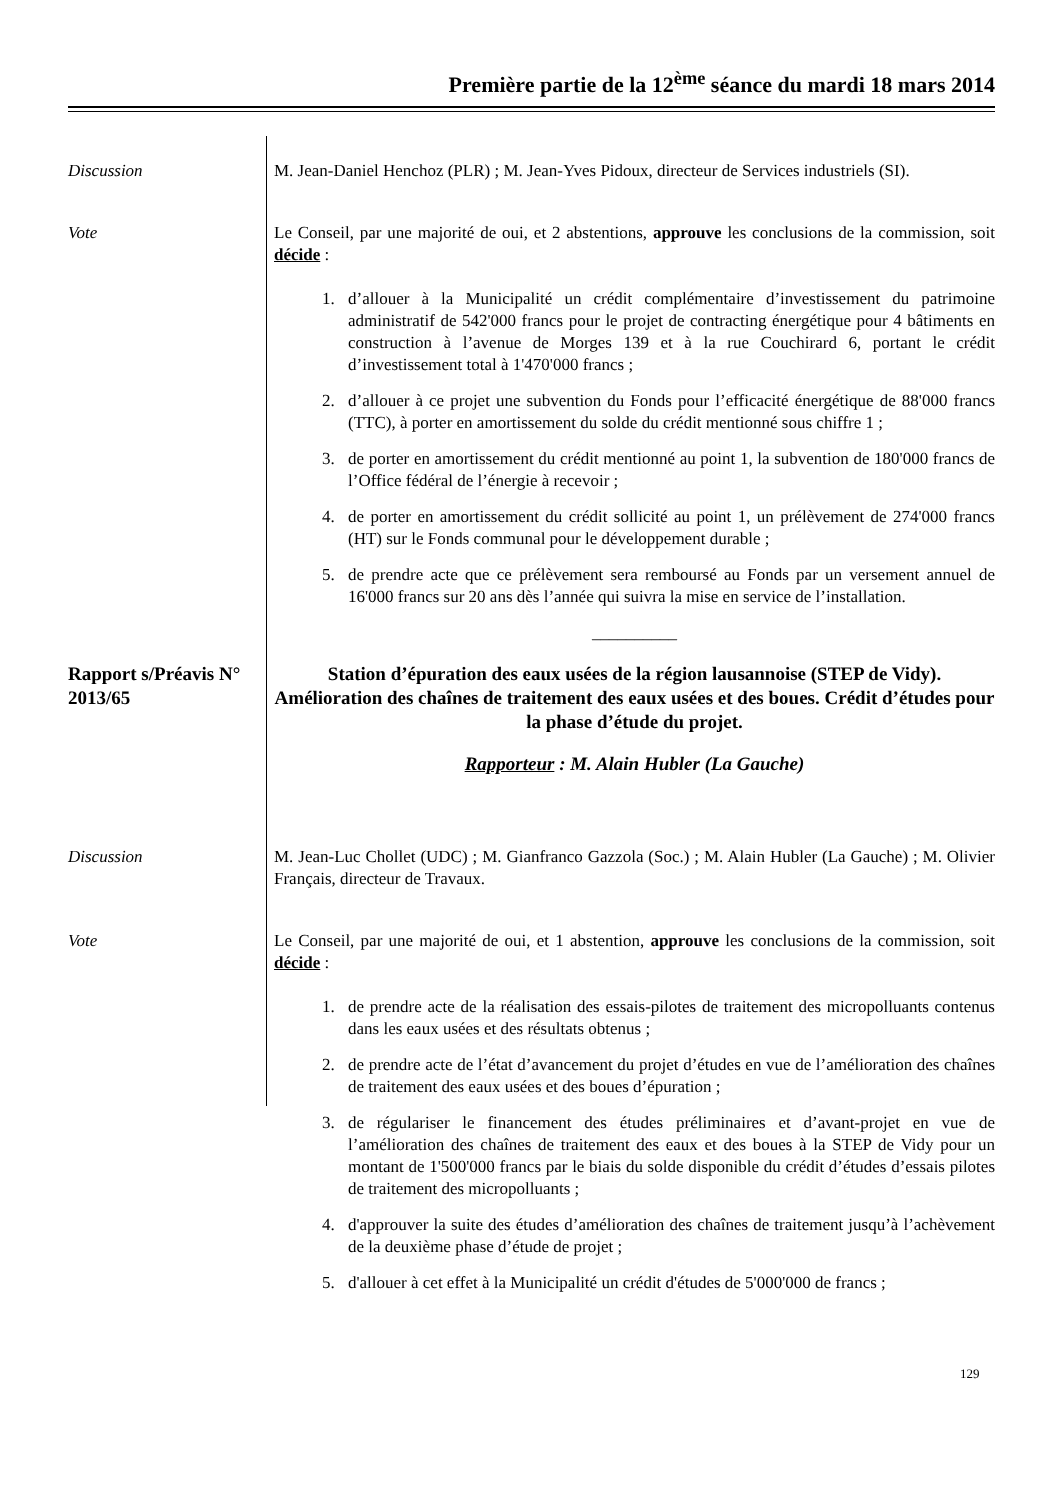Première partie de la 12<sup>ème</sup> séance du mardi 18 mars 2014
Discussion M. Jean-Daniel Henchoz (PLR) ; M. Jean-Yves Pidoux, directeur de Services industriels (SI).
Vote Le Conseil, par une majorité de oui, et 2 abstentions, approuve les conclusions de la commission, soit décide :
1. d’allouer à la Municipalité un crédit complémentaire d’investissement du patrimoine administratif de 542'000 francs pour le projet de contracting énergétique pour 4 bâtiments en construction à l’avenue de Morges 139 et à la rue Couchirard 6, portant le crédit d’investissement total à 1'470'000 francs ;
2. d’allouer à ce projet une subvention du Fonds pour l’efficacité énergétique de 88'000 francs (TTC), à porter en amortissement du solde du crédit mentionné sous chiffre 1 ;
3. de porter en amortissement du crédit mentionné au point 1, la subvention de 180'000 francs de l’Office fédéral de l’énergie à recevoir ;
4. de porter en amortissement du crédit sollicité au point 1, un prélèvement de 274'000 francs (HT) sur le Fonds communal pour le développement durable ;
5. de prendre acte que ce prélèvement sera remboursé au Fonds par un versement annuel de 16'000 francs sur 20 ans dès l’année qui suivra la mise en service de l’installation.
__________
Rapport s/Préavis N° 2013/65
Station d’épuration des eaux usées de la région lausannoise (STEP de Vidy). Amélioration des chaînes de traitement des eaux usées et des boues. Crédit d’études pour la phase d’étude du projet.
Rapporteur : M. Alain Hubler (La Gauche)
Discussion M. Jean-Luc Chollet (UDC) ; M. Gianfranco Gazzola (Soc.) ; M. Alain Hubler (La Gauche) ; M. Olivier Français, directeur de Travaux.
Vote Le Conseil, par une majorité de oui, et 1 abstention, approuve les conclusions de la commission, soit décide :
1. de prendre acte de la réalisation des essais-pilotes de traitement des micropolluants contenus dans les eaux usées et des résultats obtenus ;
2. de prendre acte de l’état d’avancement du projet d’études en vue de l’amélioration des chaînes de traitement des eaux usées et des boues d’épuration ;
3. de régulariser le financement des études préliminaires et d’avant-projet en vue de l’amélioration des chaînes de traitement des eaux et des boues à la STEP de Vidy pour un montant de 1'500'000 francs par le biais du solde disponible du crédit d’études d’essais pilotes de traitement des micropolluants ;
4. d'approuver la suite des études d’amélioration des chaînes de traitement jusqu’à l’achèvement de la deuxième phase d’étude de projet ;
5. d'allouer à cet effet à la Municipalité un crédit d'études de 5'000'000 de francs ;
129